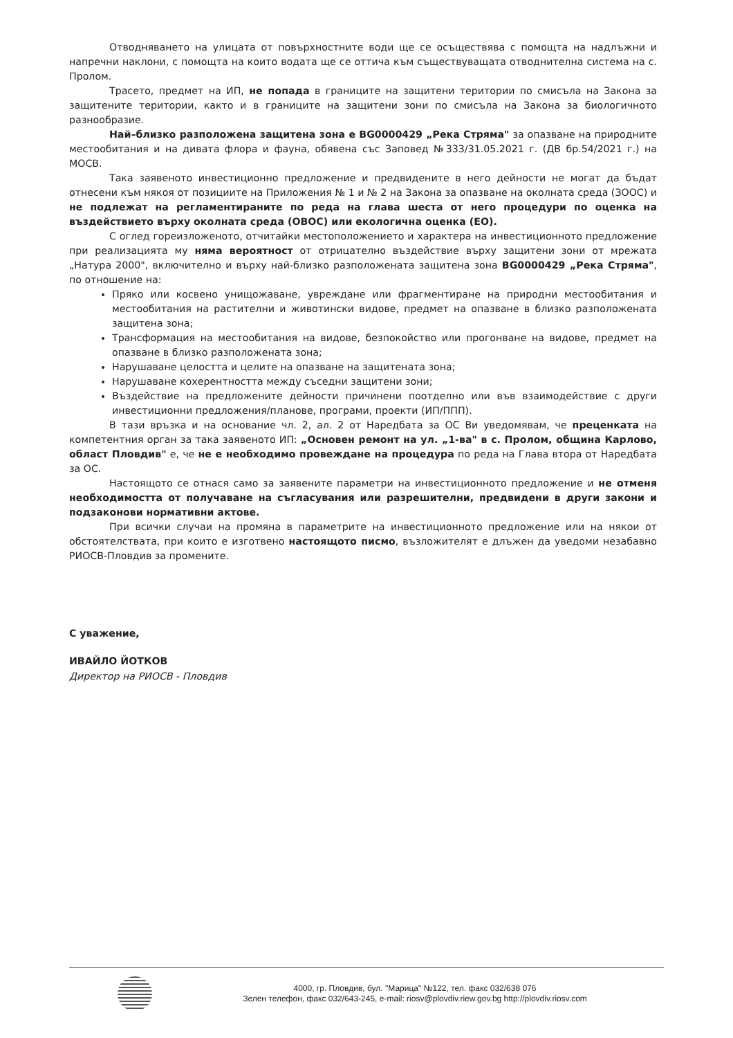Отводняването на улицата от повърхностните води ще се осъществява с помощта на надлъжни и напречни наклони, с помощта на които водата ще се оттича към съществуващата отводнителна система на с. Пролом.
Трасето, предмет на ИП, не попада в границите на защитени територии по смисъла на Закона за защитените територии, както и в границите на защитени зони по смисъла на Закона за биологичното разнообразие.
Най–близко разположена защитена зона е BG0000429 „Река Стряма" за опазване на природните местообитания и на дивата флора и фауна, обявена със Заповед №333/31.05.2021 г. (ДВ бр.54/2021 г.) на МОСВ.
Така заявеното инвестиционно предложение и предвидените в него дейности не могат да бъдат отнесени към някоя от позициите на Приложения № 1 и № 2 на Закона за опазване на околната среда (ЗООС) и не подлежат на регламентираните по реда на глава шеста от него процедури по оценка на въздействието върху околната среда (ОВОС) или екологична оценка (ЕО).
С оглед гореизложеното, отчитайки местоположението и характера на инвестиционното предложение при реализацията му няма вероятност от отрицателно въздействие върху защитени зони от мрежата „Натура 2000", включително и върху най-близко разположената защитена зона BG0000429 „Река Стряма", по отношение на:
Пряко или косвено унищожаване, увреждане или фрагментиране на природни местообитания и местообитания на растителни и животински видове, предмет на опазване в близко разположената защитена зона;
Трансформация на местообитания на видове, безпокойство или прогонване на видове, предмет на опазване в близко разположената зона;
Нарушаване целостта и целите на опазване на защитената зона;
Нарушаване кохерентността между съседни защитени зони;
Въздействие на предложените дейности причинени поотделно или във взаимодействие с други инвестиционни предложения/планове, програми, проекти (ИП/ППП).
В тази връзка и на основание чл. 2, ал. 2 от Наредбата за ОС Ви уведомявам, че преценката на компетентния орган за така заявеното ИП: „Основен ремонт на ул. „1-ва" в с. Пролом, община Карлово, област Пловдив" е, че не е необходимо провеждане на процедура по реда на Глава втора от Наредбата за ОС.
Настоящото се отнася само за заявените параметри на инвестиционното предложение и не отменя необходимостта от получаване на съгласувания или разрешителни, предвидени в други закони и подзаконови нормативни актове.
При всички случаи на промяна в параметрите на инвестиционното предложение или на някои от обстоятелствата, при които е изготвено настоящото писмо, възложителят е длъжен да уведоми незабавно РИОСВ-Пловдив за промените.
С уважение,
ИВАЙЛО ЙОТКОВ
Директор на РИОСВ - Пловдив
4000, гр. Пловдив, бул. "Марица" №122, тел. факс 032/638 076
Зелен телефон, факс 032/643-245, e-mail: riosv@plovdiv.riew.gov.bg http://plovdiv.riosv.com